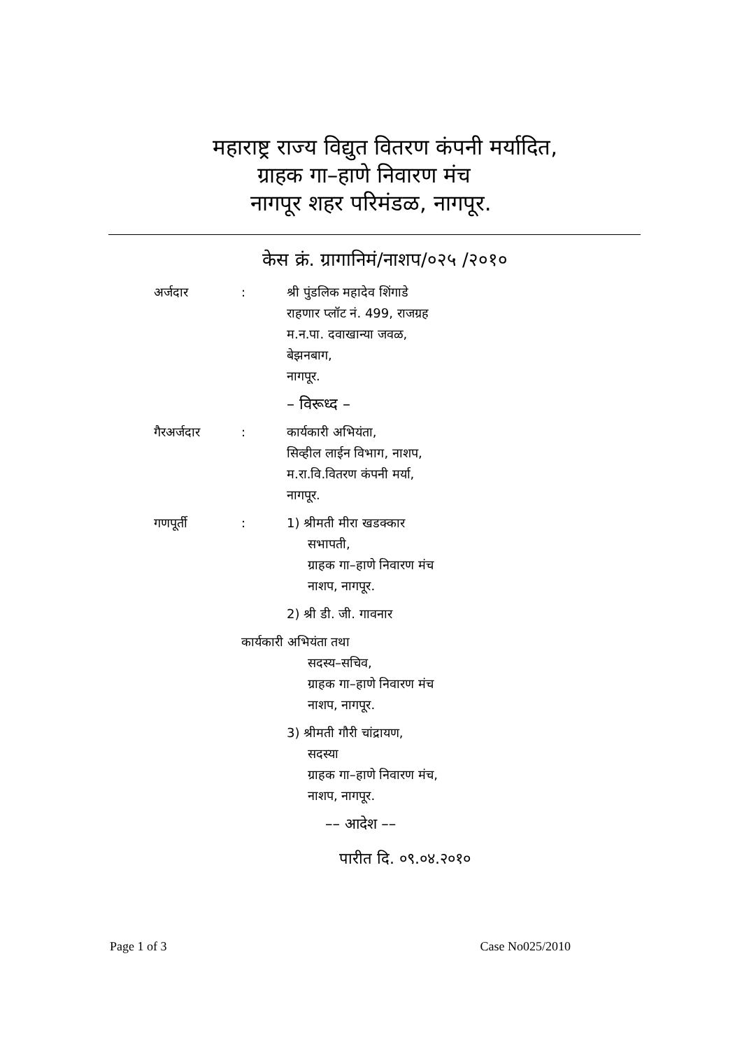महाराष्ट्र राज्य विद्युत वितरण कंपनी मर्यादित,
ग्राहक गा–हाणे निवारण मंच
नागपूर शहर परिमंडळ, नागपूर.
केस क्रं. ग्रागानिमं/नाशप/०२५ /२०१०
अर्जदार : श्री पुंडलिक महादेव शिंगाडे
राहणार प्लॉट नं. 499, राजग्रह
म.न.पा. दवाखान्या जवळ,
बेझनबाग,
नागपूर.
– विरूध्द –
गैरअर्जदार : कार्यकारी अभियंता,
सिव्हील लाईन विभाग, नाशप,
म.रा.वि.वितरण कंपनी मर्या,
नागपूर.
गणपूर्ती : 1) श्रीमती मीरा खडक्कार
सभापती,
ग्राहक गा–हाणे निवारण मंच
नाशप, नागपूर.
2) श्री डी. जी. गावनार
कार्यकारी अभियंता तथा
सदस्य–सचिव,
ग्राहक गा–हाणे निवारण मंच
नाशप, नागपूर.
3) श्रीमती गौरी चांद्रायण,
सदस्या
ग्राहक गा–हाणे निवारण मंच,
नाशप, नागपूर.
–– आदेश ––
पारीत दि. ०९.०४.२०१०
Page 1 of 3 Case No025/2010